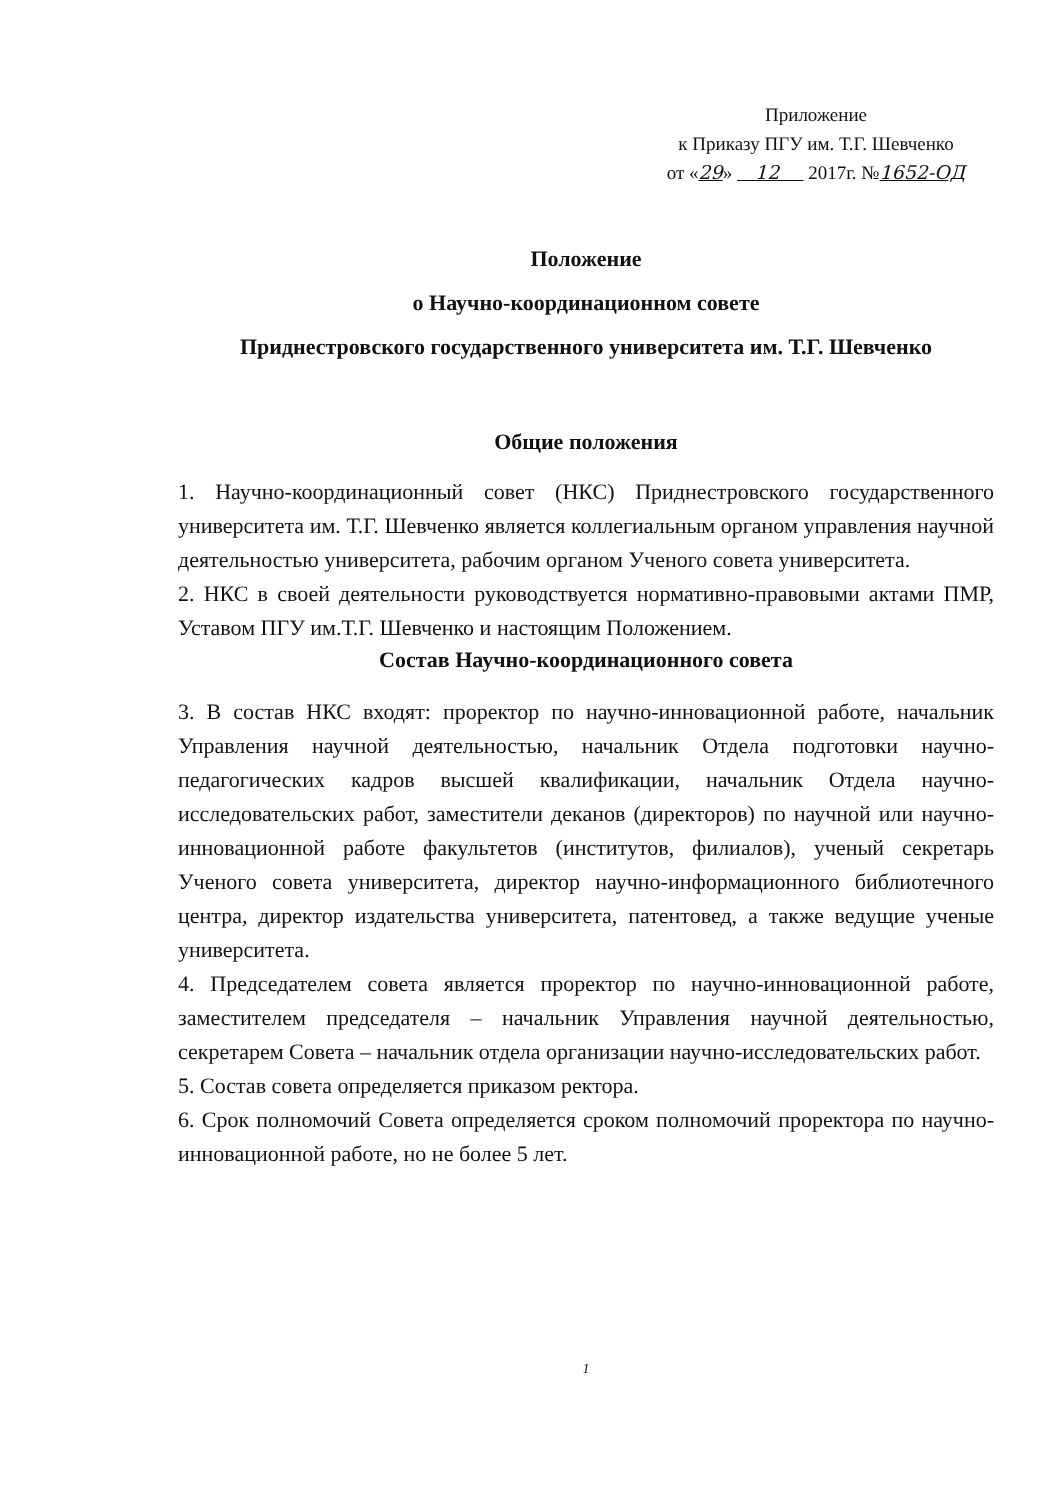Приложение
к Приказу ПГУ им. Т.Г. Шевченко
от «29» 12 2017г. №1652-ОД
Положение
о Научно-координационном совете
Приднестровского государственного университета им. Т.Г. Шевченко
Общие положения
1. Научно-координационный совет (НКС) Приднестровского государственного университета им. Т.Г. Шевченко является коллегиальным органом управления научной деятельностью университета, рабочим органом Ученого совета университета.
2. НКС в своей деятельности руководствуется нормативно-правовыми актами ПМР, Уставом ПГУ им.Т.Г. Шевченко и настоящим Положением.
Состав Научно-координационного совета
3. В состав НКС входят: проректор по научно-инновационной работе, начальник Управления научной деятельностью, начальник Отдела подготовки научно-педагогических кадров высшей квалификации, начальник Отдела научно-исследовательских работ, заместители деканов (директоров) по научной или научно-инновационной работе факультетов (институтов, филиалов), ученый секретарь Ученого совета университета, директор научно-информационного библиотечного центра, директор издательства университета, патентовед, а также ведущие ученые университета.
4. Председателем совета является проректор по научно-инновационной работе, заместителем председателя – начальник Управления научной деятельностью, секретарем Совета – начальник отдела организации научно-исследовательских работ.
5. Состав совета определяется приказом ректора.
6. Срок полномочий Совета определяется сроком полномочий проректора по научно-инновационной работе, но не более 5 лет.
1